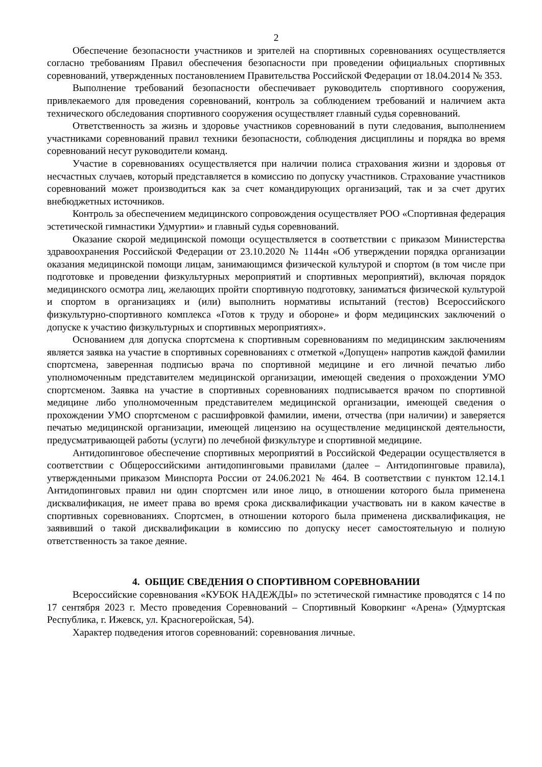2
Обеспечение безопасности участников и зрителей на спортивных соревнованиях осуществляется согласно требованиям Правил обеспечения безопасности при проведении официальных спортивных соревнований, утвержденных постановлением Правительства Российской Федерации от 18.04.2014 № 353.
Выполнение требований безопасности обеспечивает руководитель спортивного сооружения, привлекаемого для проведения соревнований, контроль за соблюдением требований и наличием акта технического обследования спортивного сооружения осуществляет главный судья соревнований.
Ответственность за жизнь и здоровье участников соревнований в пути следования, выполнением участниками соревнований правил техники безопасности, соблюдения дисциплины и порядка во время соревнований несут руководители команд.
Участие в соревнованиях осуществляется при наличии полиса страхования жизни и здоровья от несчастных случаев, который представляется в комиссию по допуску участников. Страхование участников соревнований может производиться как за счет командирующих организаций, так и за счет других внебюджетных источников.
Контроль за обеспечением медицинского сопровождения осуществляет РОО «Спортивная федерация эстетической гимнастики Удмуртии» и главный судья соревнований.
Оказание скорой медицинской помощи осуществляется в соответствии с приказом Министерства здравоохранения Российской Федерации от 23.10.2020 № 1144н «Об утверждении порядка организации оказания медицинской помощи лицам, занимающимся физической культурой и спортом (в том числе при подготовке и проведении физкультурных мероприятий и спортивных мероприятий), включая порядок медицинского осмотра лиц, желающих пройти спортивную подготовку, заниматься физической культурой и спортом в организациях и (или) выполнить нормативы испытаний (тестов) Всероссийского физкультурно-спортивного комплекса «Готов к труду и обороне» и форм медицинских заключений о допуске к участию физкультурных и спортивных мероприятиях».
Основанием для допуска спортсмена к спортивным соревнованиям по медицинским заключениям является заявка на участие в спортивных соревнованиях с отметкой «Допущен» напротив каждой фамилии спортсмена, заверенная подписью врача по спортивной медицине и его личной печатью либо уполномоченным представителем медицинской организации, имеющей сведения о прохождении УМО спортсменом. Заявка на участие в спортивных соревнованиях подписывается врачом по спортивной медицине либо уполномоченным представителем медицинской организации, имеющей сведения о прохождении УМО спортсменом с расшифровкой фамилии, имени, отчества (при наличии) и заверяется печатью медицинской организации, имеющей лицензию на осуществление медицинской деятельности, предусматривающей работы (услуги) по лечебной физкультуре и спортивной медицине.
Антидопинговое обеспечение спортивных мероприятий в Российской Федерации осуществляется в соответствии с Общероссийскими антидопинговыми правилами (далее – Антидопинговые правила), утвержденными приказом Минспорта России от 24.06.2021 № 464. В соответствии с пунктом 12.14.1 Антидопинговых правил ни один спортсмен или иное лицо, в отношении которого была применена дисквалификация, не имеет права во время срока дисквалификации участвовать ни в каком качестве в спортивных соревнованиях. Спортсмен, в отношении которого была применена дисквалификация, не заявивший о такой дисквалификации в комиссию по допуску несет самостоятельную и полную ответственность за такое деяние.
4. ОБЩИЕ СВЕДЕНИЯ О СПОРТИВНОМ СОРЕВНОВАНИИ
Всероссийские соревнования «КУБОК НАДЕЖДЫ» по эстетической гимнастике проводятся с 14 по 17 сентября 2023 г. Место проведения Соревнований – Спортивный Коворкинг «Арена» (Удмуртская Республика, г. Ижевск, ул. Красногеройская, 54).
Характер подведения итогов соревнований: соревнования личные.